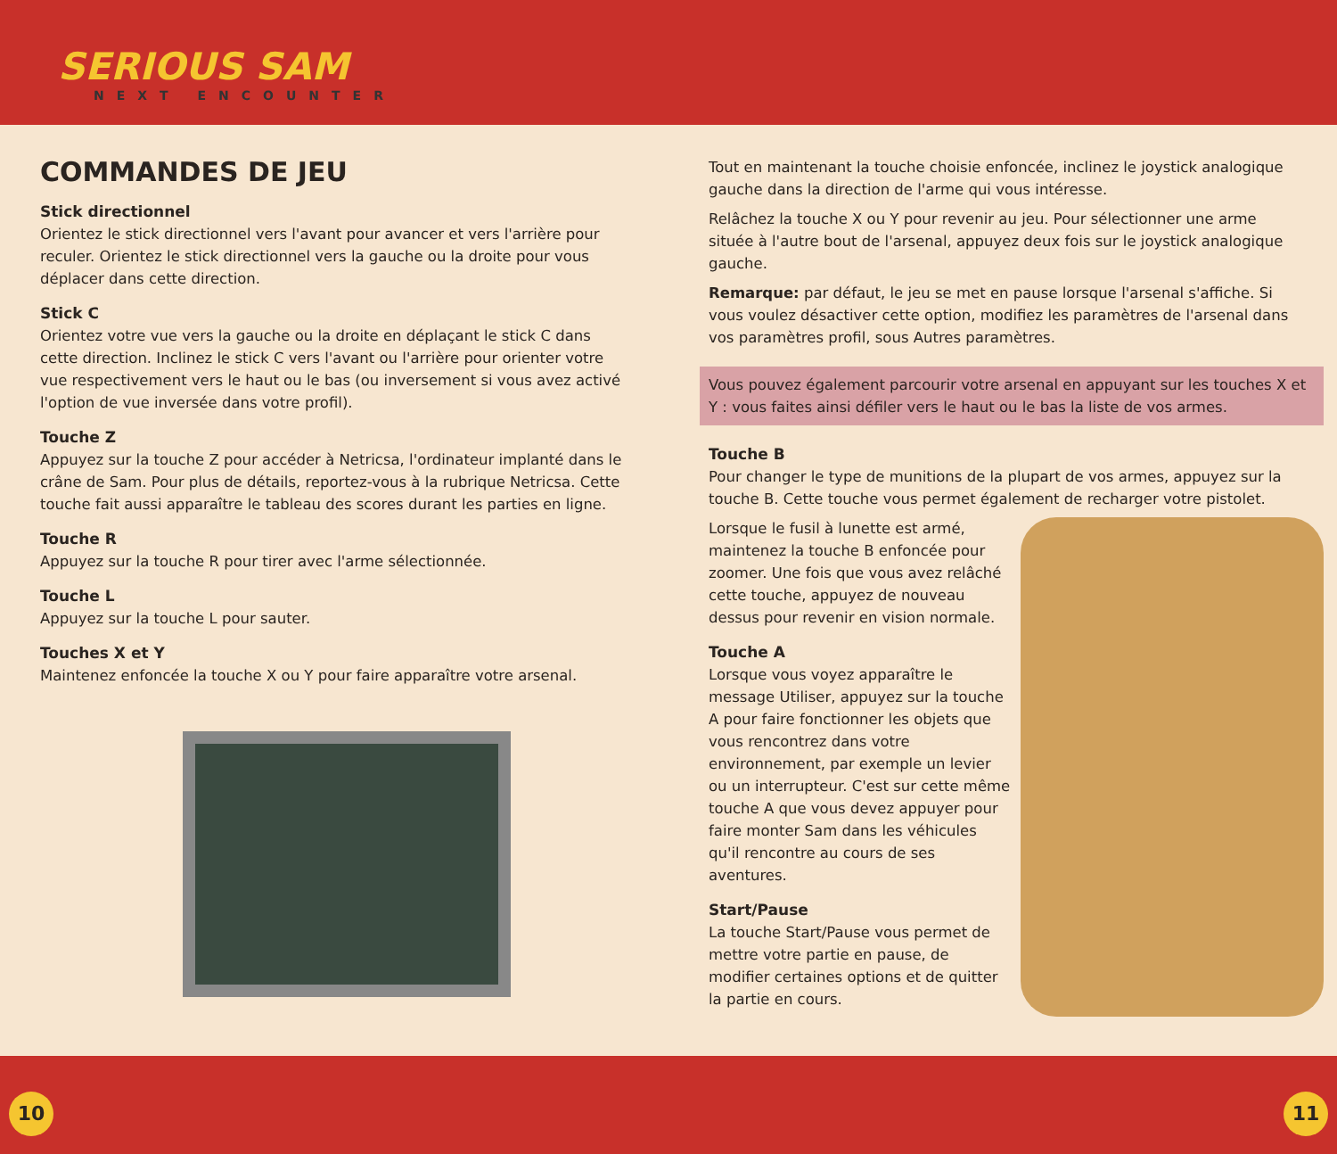SERIOUS SAM
NEXT ENCOUNTER
COMMANDES DE JEU
Stick directionnel
Orientez le stick directionnel vers l'avant pour avancer et vers l'arrière pour reculer. Orientez le stick directionnel vers la gauche ou la droite pour vous déplacer dans cette direction.
Stick C
Orientez votre vue vers la gauche ou la droite en déplaçant le stick C dans cette direction. Inclinez le stick C vers l'avant ou l'arrière pour orienter votre vue respectivement vers le haut ou le bas (ou inversement si vous avez activé l'option de vue inversée dans votre profil).
Touche Z
Appuyez sur la touche Z pour accéder à Netricsa, l'ordinateur implanté dans le crâne de Sam. Pour plus de détails, reportez-vous à la rubrique Netricsa. Cette touche fait aussi apparaître le tableau des scores durant les parties en ligne.
Touche R
Appuyez sur la touche R pour tirer avec l'arme sélectionnée.
Touche L
Appuyez sur la touche L pour sauter.
Touches X et Y
Maintenez enfoncée la touche X ou Y pour faire apparaître votre arsenal.
10
Tout en maintenant la touche choisie enfoncée, inclinez le joystick analogique gauche dans la direction de l'arme qui vous intéresse.
Relâchez la touche X ou Y pour revenir au jeu. Pour sélectionner une arme située à l'autre bout de l'arsenal, appuyez deux fois sur le joystick analogique gauche.
Remarque: par défaut, le jeu se met en pause lorsque l'arsenal s'affiche. Si vous voulez désactiver cette option, modifiez les paramètres de l'arsenal dans vos paramètres profil, sous Autres paramètres.
Vous pouvez également parcourir votre arsenal en appuyant sur les touches X et Y : vous faites ainsi défiler vers le haut ou le bas la liste de vos armes.
Touche B
Pour changer le type de munitions de la plupart de vos armes, appuyez sur la touche B. Cette touche vous permet également de recharger votre pistolet.
Lorsque le fusil à lunette est armé, maintenez la touche B enfoncée pour zoomer. Une fois que vous avez relâché cette touche, appuyez de nouveau dessus pour revenir en vision normale.
Touche A
Lorsque vous voyez apparaître le message Utiliser, appuyez sur la touche A pour faire fonctionner les objets que vous rencontrez dans votre environnement, par exemple un levier ou un interrupteur. C'est sur cette même touche A que vous devez appuyer pour faire monter Sam dans les véhicules qu'il rencontre au cours de ses aventures.
Start/Pause
La touche Start/Pause vous permet de mettre votre partie en pause, de modifier certaines options et de quitter la partie en cours.
11